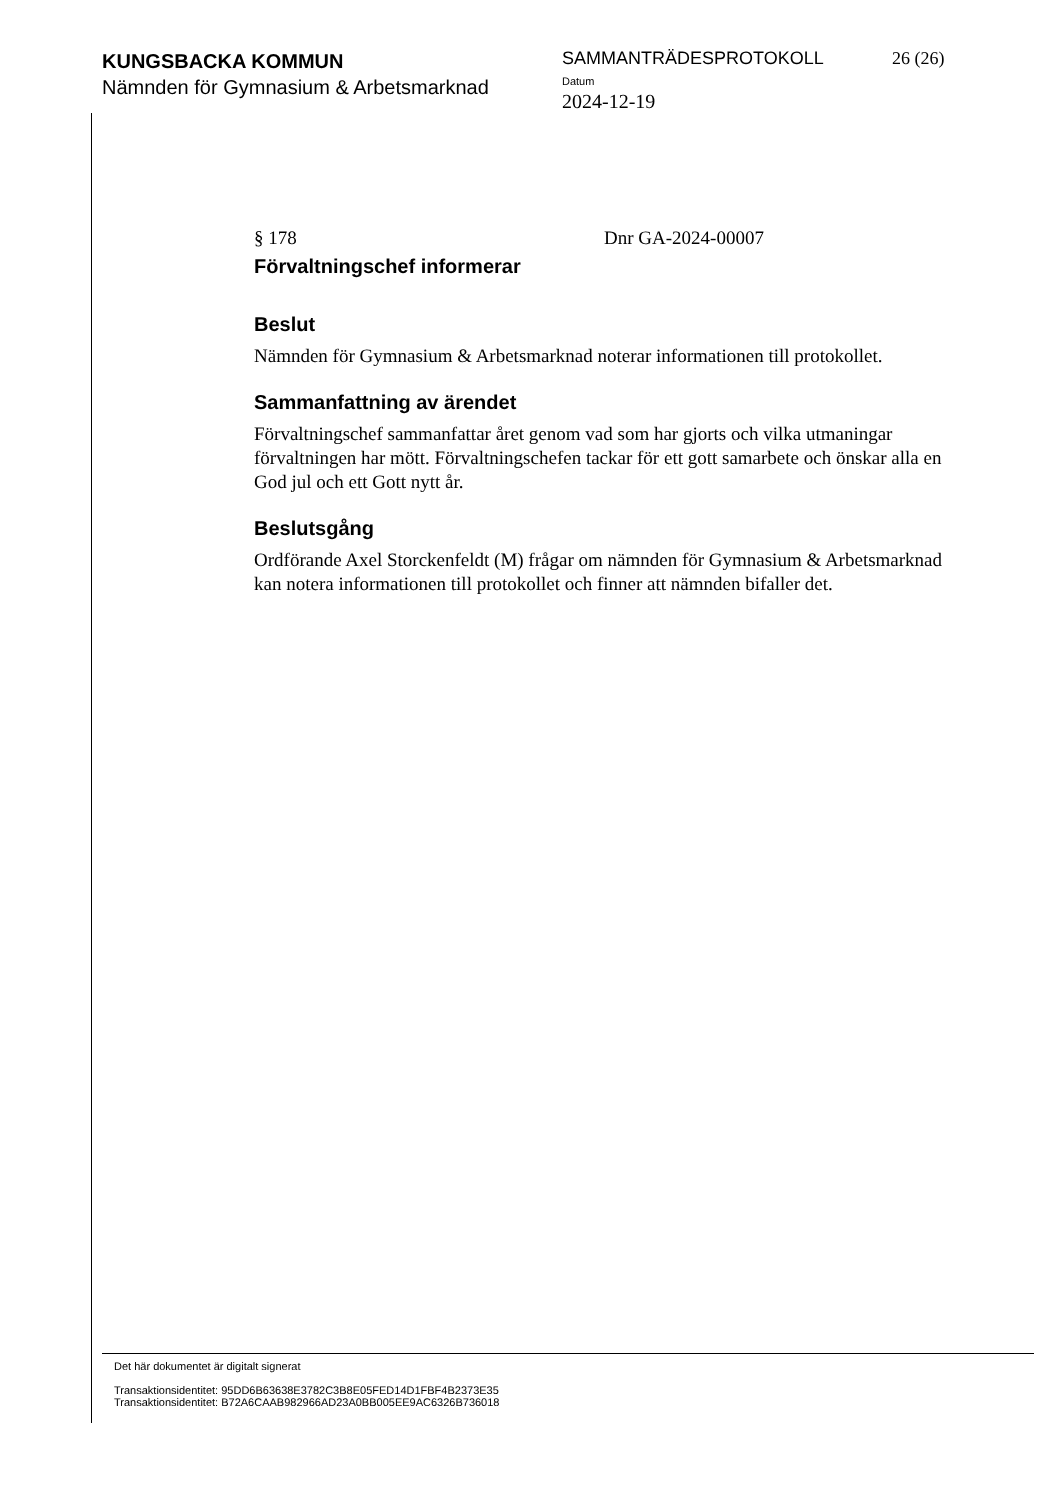KUNGSBACKA KOMMUN
Nämnden för Gymnasium & Arbetsmarknad
SAMMANTRÄDESPROTOKOLL
Datum
2024-12-19
26 (26)
§ 178 Dnr GA-2024-00007
Förvaltningschef informerar
Beslut
Nämnden för Gymnasium & Arbetsmarknad noterar informationen till protokollet.
Sammanfattning av ärendet
Förvaltningschef sammanfattar året genom vad som har gjorts och vilka utmaningar förvaltningen har mött. Förvaltningschefen tackar för ett gott samarbete och önskar alla en God jul och ett Gott nytt år.
Beslutsgång
Ordförande Axel Storckenfeldt (M) frågar om nämnden för Gymnasium & Arbetsmarknad kan notera informationen till protokollet och finner att nämnden bifaller det.
Det här dokumentet är digitalt signerat
Transaktionsidentitet: 95DD6B63638E3782C3B8E05FED14D1FBF4B2373E35
Transaktionsidentitet: B72A6CAAB982966AD23A0BB005EE9AC6326B736018